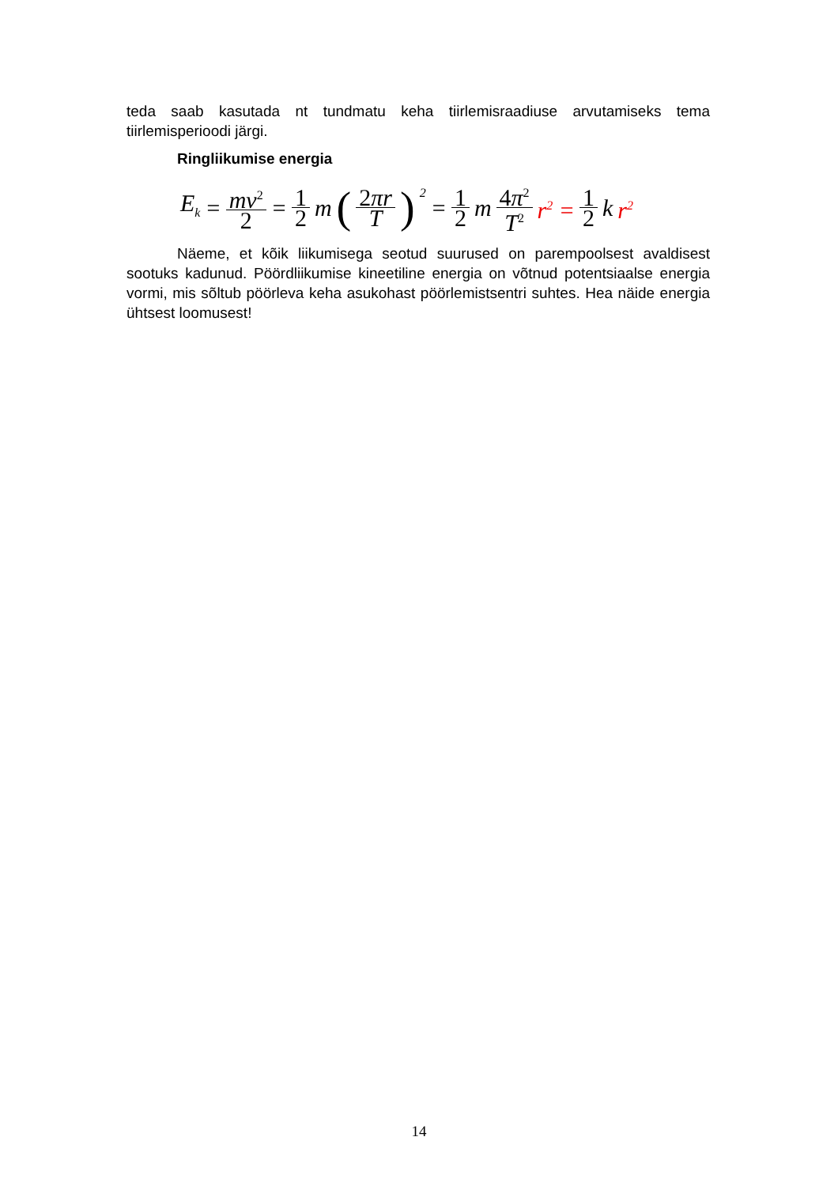teda saab kasutada nt tundmatu keha tiirlemisraadiuse arvutamiseks tema tiirlemisperioodi järgi.
Ringliikumise energia
E<sub>k</sub> = mv<sup>2</sup> 2 = 1 2 m (2πr T)<sup>2</sup> = 1 2 m 4π<sup>2</sup> T<sup>2</sup> r<sup>2</sup> = 1 2 k r<sup>2</sup>
Näeme, et kõik liikumisega seotud suurused on parempoolsest avaldisest sootuks kadunud. Pöördliikumise kineetiline energia on võtnud potentsiaalse energia vormi, mis sõltub pöörleva keha asukohast pöörlemistsentri suhtes. Hea näide energia ühtsest loomusest!
14